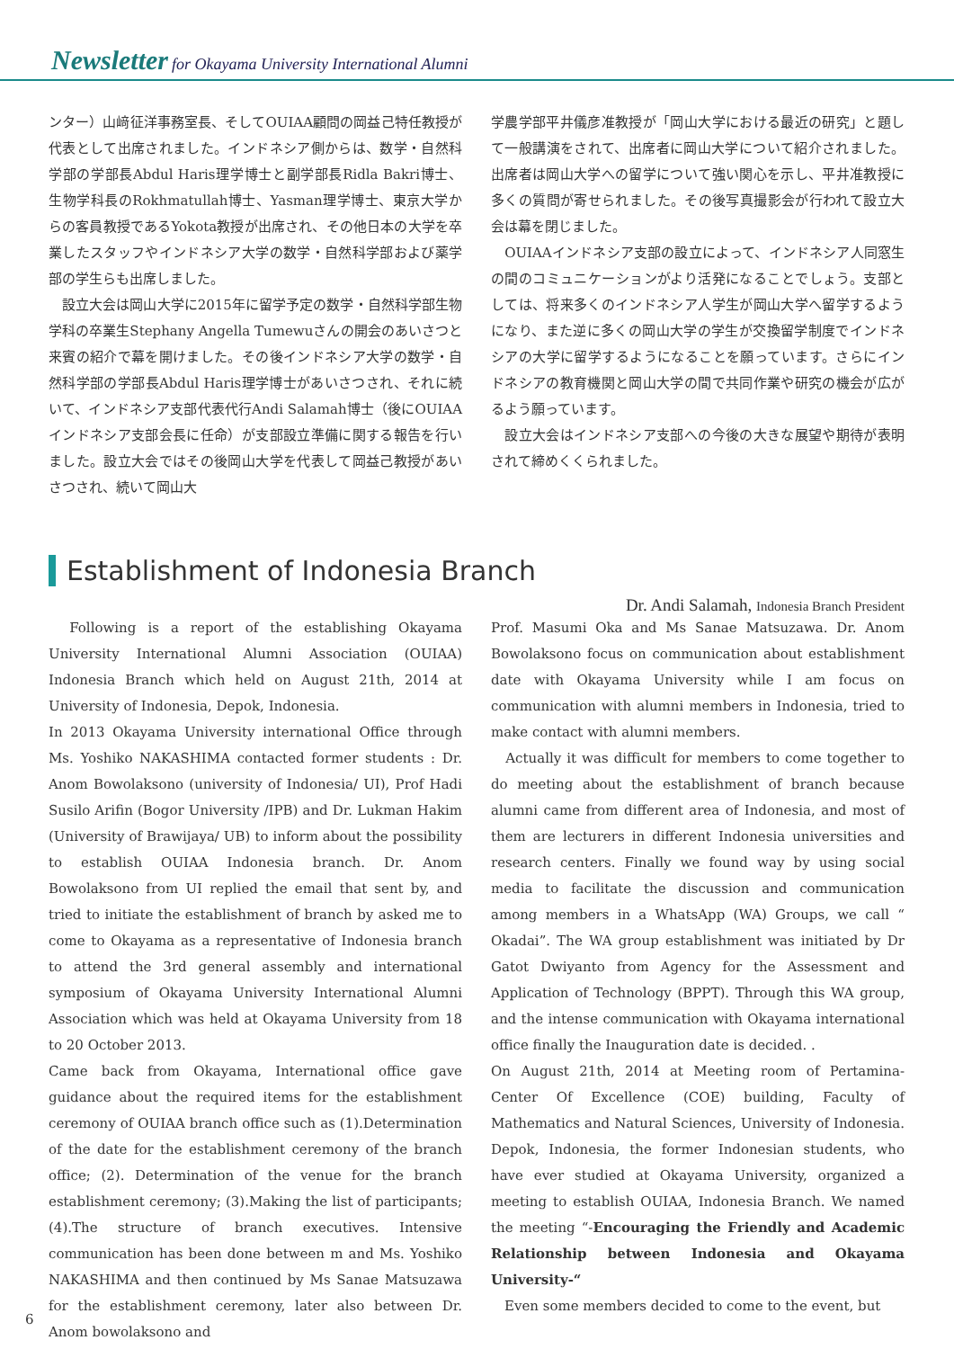Newsletter for Okayama University International Alumni
ンター）山﨑征洋事務室長、そしてOUIAA顧問の岡益己特任教授が代表として出席されました。インドネシア側からは、数学・自然科学部の学部長Abdul Haris理学博士と副学部長Ridla Bakri博士、生物学科長のRokhmatullah博士、Yasman理学博士、東京大学からの客員教授であるYokota教授が出席され、その他日本の大学を卒業したスタッフやインドネシア大学の数学・自然科学部および薬学部の学生らも出席しました。
　設立大会は岡山大学に2015年に留学予定の数学・自然科学部生物学科の卒業生Stephany Angella Tumewuさんの開会のあいさつと来賓の紹介で幕を開けました。その後インドネシア大学の数学・自然科学部の学部長Abdul Haris理学博士があいさつされ、それに続いて、インドネシア支部代表代行Andi Salamah博士（後にOUIAAインドネシア支部会長に任命）が支部設立準備に関する報告を行いました。設立大会ではその後岡山大学を代表して岡益己教授があいさつされ、続いて岡山大
学農学部平井儀彦准教授が「岡山大学における最近の研究」と題して一般講演をされて、出席者に岡山大学について紹介されました。出席者は岡山大学への留学について強い関心を示し、平井准教授に多くの質問が寄せられました。その後写真撮影会が行われて設立大会は幕を閉じました。
　OUIAAインドネシア支部の設立によって、インドネシア人同窓生の間のコミュニケーションがより活発になることでしょう。支部としては、将来多くのインドネシア人学生が岡山大学へ留学するようになり、また逆に多くの岡山大学の学生が交換留学制度でインドネシアの大学に留学するようになることを願っています。さらにインドネシアの教育機関と岡山大学の間で共同作業や研究の機会が広がるよう願っています。
　設立大会はインドネシア支部への今後の大きな展望や期待が表明されて締めくくられました。
Establishment of Indonesia Branch
Dr. Andi Salamah, Indonesia Branch President
　Following is a report of the establishing Okayama University International Alumni Association (OUIAA) Indonesia Branch which held on August 21th, 2014 at University of Indonesia, Depok, Indonesia.
In 2013 Okayama University international Office through Ms. Yoshiko NAKASHIMA contacted former students : Dr. Anom Bowolaksono (university of Indonesia/ UI), Prof Hadi Susilo Arifin (Bogor University /IPB) and Dr. Lukman Hakim (University of Brawijaya/ UB) to inform about the possibility to establish OUIAA Indonesia branch. Dr. Anom Bowolaksono from UI replied the email that sent by, and tried to initiate the establishment of branch by asked me to come to Okayama as a representative of Indonesia branch to attend the 3rd general assembly and international symposium of Okayama University International Alumni Association which was held at Okayama University from 18 to 20 October 2013.
Came back from Okayama, International office gave guidance about the required items for the establishment ceremony of OUIAA branch office such as (1).Determination of the date for the establishment ceremony of the branch office; (2). Determination of the venue for the branch establishment ceremony; (3).Making the list of participants; (4).The structure of branch executives. Intensive communication has been done between m and Ms. Yoshiko NAKASHIMA and then continued by Ms Sanae Matsuzawa for the establishment ceremony, later also between Dr. Anom bowolaksono and
Prof. Masumi Oka and Ms Sanae Matsuzawa. Dr. Anom Bowolaksono focus on communication about establishment date with Okayama University while I am focus on communication with alumni members in Indonesia, tried to make contact with alumni members.
　Actually it was difficult for members to come together to do meeting about the establishment of branch because alumni came from different area of Indonesia, and most of them are lecturers in different Indonesia universities and research centers. Finally we found way by using social media to facilitate the discussion and communication among members in a WhatsApp (WA) Groups, we call “ Okadai”. The WA group establishment was initiated by Dr Gatot Dwiyanto from Agency for the Assessment and Application of Technology (BPPT). Through this WA group, and the intense communication with Okayama international office finally the Inauguration date is decided. .
On August 21th, 2014 at Meeting room of Pertamina- Center Of Excellence (COE) building, Faculty of Mathematics and Natural Sciences, University of Indonesia. Depok, Indonesia, the former Indonesian students, who have ever studied at Okayama University, organized a meeting to establish OUIAA, Indonesia Branch. We named the meeting “-Encouraging the Friendly and Academic Relationship between Indonesia and Okayama University-“
　Even some members decided to come to the event, but
6